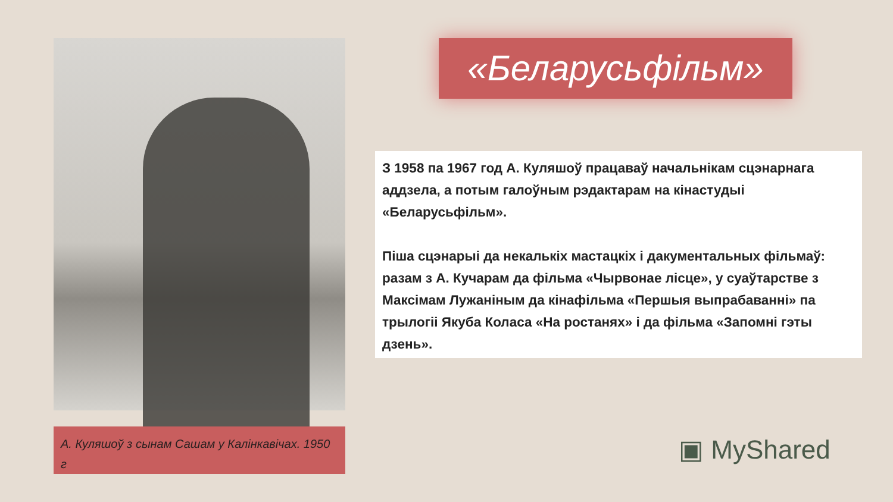А. Куляшоў з сынам Сашам у Калінкавічах. 1950 г
«Беларусьфільм»
З 1958 па 1967 год А. Куляшоў працаваў начальнікам сцэнарнага аддзела, а потым галоўным рэдактарам на кінастудыі «Беларусьфільм».
Піша сцэнарыі да некалькіх мастацкіх і дакументальных фільмаў: разам з А. Кучарам да фільма «Чырвонае лісце», у суаўтарстве з Максімам Лужаніным да кінафільма «Першыя выпрабаванні» па трылогіі Якуба Коласа «На ростанях» і да фільма «Запомні гэты дзень».
▣ MyShared